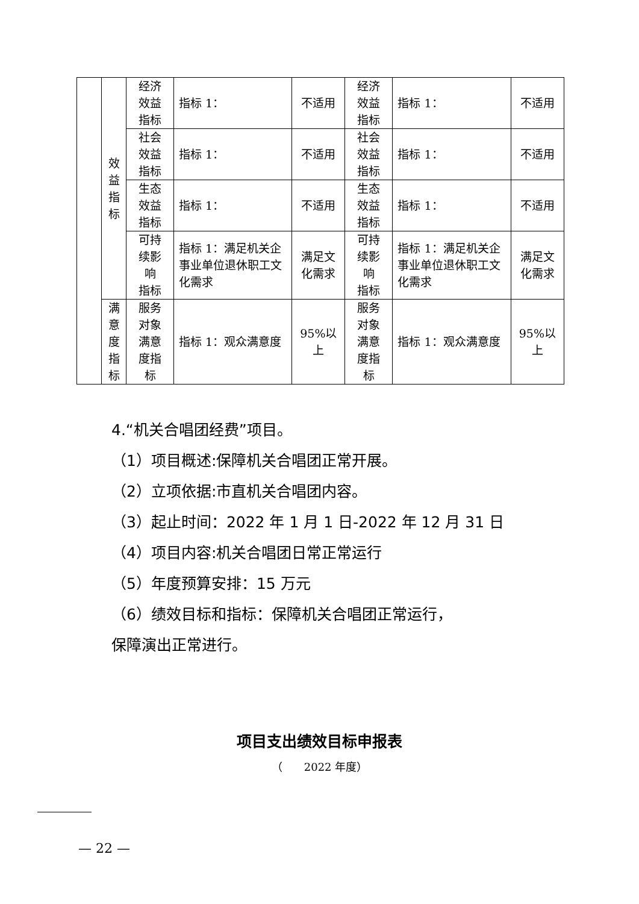| | 效 益 指 标 | 经济 效益 指标 | 指标 1： | 不适用 | 经济 效益 指标 | 指标 1： | 不适用 |
| | | 社会 效益 指标 | 指标 1： | 不适用 | 社会 效益 指标 | 指标 1： | 不适用 |
| | | 生态 效益 指标 | 指标 1： | 不适用 | 生态 效益 指标 | 指标 1： | 不适用 |
| | | 可持 续影 响 指标 | 指标 1：满足机关企事业单位退休职工文化需求 | 满足文化需求 | 可持 续影 响 指标 | 指标 1：满足机关企事业单位退休职工文化需求 | 满足文化需求 |
| | 满 意 度 指 标 | 服务 对象 满意 度指 标 | 指标 1：观众满意度 | 95%以上 | 服务 对象 满意 度指 标 | 指标 1：观众满意度 | 95%以上 |
4.“机关合唱团经费”项目。
（1）项目概述:保障机关合唱团正常开展。
（2）立项依据:市直机关合唱团内容。
（3）起止时间：2022 年 1 月 1 日-2022 年 12 月 31 日
（4）项目内容:机关合唱团日常正常运行
（5）年度预算安排：15 万元
（6）绩效目标和指标：保障机关合唱团正常运行，
保障演出正常进行。
项目支出绩效目标申报表
（　　2022 年度）
— 22 —